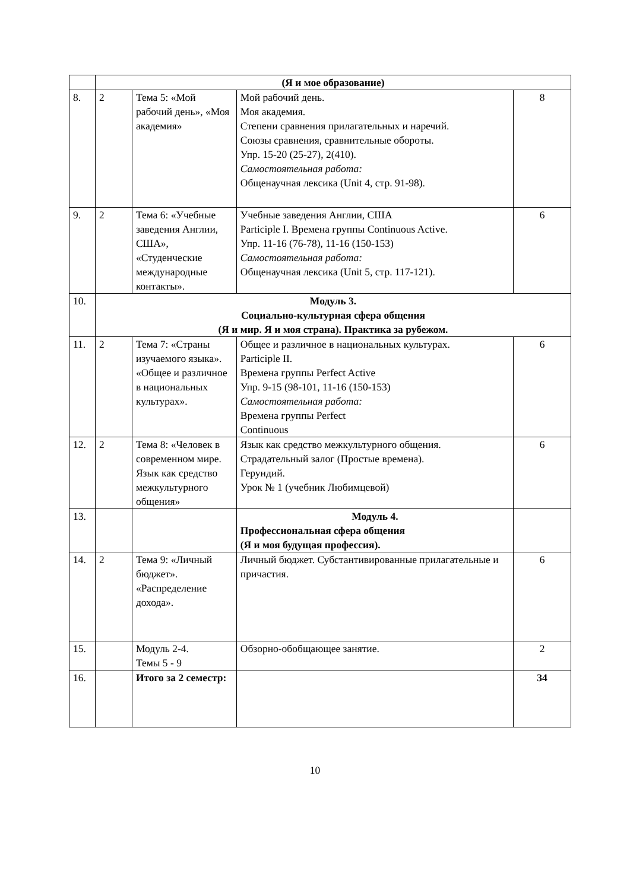| | (Я и мое образование) | | | |
| 8. | 2 | Тема 5: «Мой рабочий день», «Моя академия» | Мой рабочий день. Моя академия. Степени сравнения прилагательных и наречий. Союзы сравнения, сравнительные обороты. Упр. 15-20 (25-27), 2(410). Самостоятельная работа: Общенаучная лексика (Unit 4, стр. 91-98). | 8 |
| 9. | 2 | Тема 6: «Учебные заведения Англии, США», «Студенческие международные контакты». | Учебные заведения Англии, США Participle I. Времена группы Continuous Active. Упр. 11-16 (76-78), 11-16 (150-153) Самостоятельная работа: Общенаучная лексика (Unit 5, стр. 117-121). | 6 |
| 10. | Модуль 3. Социально-культурная сфера общения (Я и мир. Я и моя страна). Практика за рубежом. | | | |
| 11. | 2 | Тема 7: «Страны изучаемого языка». «Общее и различное в национальных культурах». | Общее и различное в национальных культурах. Participle II. Времена группы Perfect Active Упр. 9-15 (98-101, 11-16 (150-153) Самостоятельная работа: Времена группы Perfect Continuous | 6 |
| 12. | 2 | Тема 8: «Человек в современном мире. Язык как средство межкультурного общения» | Язык как средство межкультурного общения. Страдательный залог (Простые времена). Герундий. Урок № 1 (учебник Любимцевой) | 6 |
| 13. | | | Модуль 4. Профессиональная сфера общения (Я и моя будущая профессия). | |
| 14. | 2 | Тема 9: «Личный бюджет». «Распределение дохода». | Личный бюджет. Субстантивированные прилагательные и причастия. | 6 |
| 15. | | Модуль 2-4. Темы 5 - 9 | Обзорно-обобщающее занятие. | 2 |
| 16. | | Итого за 2 семестр: | | 34 |
10